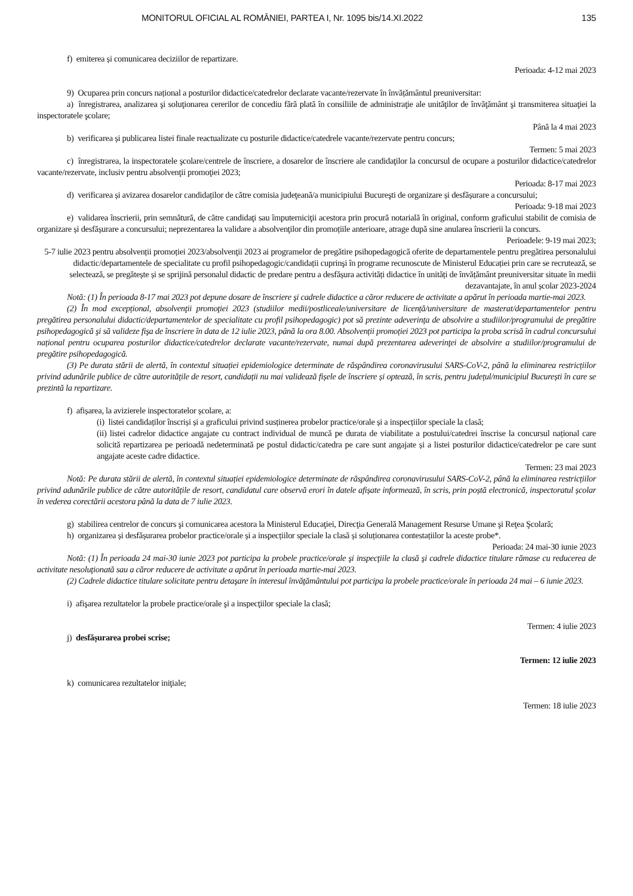MONITORUL OFICIAL AL ROMÂNIEI, PARTEA I, Nr. 1095 bis/14.XI.2022 135
f) emiterea și comunicarea deciziilor de repartizare.
Perioada: 4-12 mai 2023
9) Ocuparea prin concurs național a posturilor didactice/catedrelor declarate vacante/rezervate în învățământul preuniversitar:
a) înregistrarea, analizarea şi soluţionarea cererilor de concediu fără plată în consiliile de administraţie ale unităţilor de învăţământ şi transmiterea situaţiei la inspectoratele şcolare;
Până la 4 mai 2023
b) verificarea și publicarea listei finale reactualizate cu posturile didactice/catedrele vacante/rezervate pentru concurs;
Termen: 5 mai 2023
c) înregistrarea, la inspectoratele şcolare/centrele de înscriere, a dosarelor de înscriere ale candidaţilor la concursul de ocupare a posturilor didactice/catedrelor vacante/rezervate, inclusiv pentru absolvenţii promoţiei 2023;
Perioada: 8-17 mai 2023
d) verificarea și avizarea dosarelor candidaților de către comisia judeţeană/a municipiului Bucureşti de organizare și desfășurare a concursului;
Perioada: 9-18 mai 2023
e) validarea înscrierii, prin semnătură, de către candidaţi sau împuterniciţii acestora prin procură notarială în original, conform graficului stabilit de comisia de organizare și desfășurare a concursului; neprezentarea la validare a absolvenţilor din promoțiile anterioare, atrage după sine anularea înscrierii la concurs.
Perioadele: 9-19 mai 2023;
5-7 iulie 2023 pentru absolvenții promoției 2023/absolvenţii 2023 ai programelor de pregătire psihopedagogică oferite de departamentele pentru pregătirea personalului didactic/departamentele de specialitate cu profil psihopedagogic/candidații cuprinşi în programe recunoscute de Ministerul Educației prin care se recrutează, se selectează, se pregătește și se sprijină personalul didactic de predare pentru a desfășura activități didactice în unități de învățământ preuniversitar situate în medii dezavantajate, în anul școlar 2023-2024
Notă: (1) În perioada 8-17 mai 2023 pot depune dosare de înscriere şi cadrele didactice a căror reducere de activitate a apărut în perioada martie-mai 2023.
(2) În mod excepțional, absolvenţii promoţiei 2023 (studiilor medii/postliceale/universitare de licență/universitare de masterat/departamentelor pentru pregătirea personalului didactic/departamentelor de specialitate cu profil psihopedagogic) pot să prezinte adeverinţa de absolvire a studiilor/programului de pregătire psihopedagogică şi să valideze fişa de înscriere în data de 12 iulie 2023, până la ora 8.00. Absolvenții promoției 2023 pot participa la proba scrisă în cadrul concursului național pentru ocuparea posturilor didactice/catedrelor declarate vacante/rezervate, numai după prezentarea adeverinţei de absolvire a studiilor/programului de pregătire psihopedagogică.
(3) Pe durata stării de alertă, în contextul situației epidemiologice determinate de răspândirea coronavirusului SARS-CoV-2, până la eliminarea restricțiilor privind adunările publice de către autoritățile de resort, candidații nu mai validează fișele de înscriere și optează, în scris, pentru județul/municipiul București în care se prezintă la repartizare.
f) afișarea, la avizierele inspectoratelor școlare, a:
(i) listei candidaților înscriși și a graficului privind susținerea probelor practice/orale și a inspecțiilor speciale la clasă;
(ii) listei cadrelor didactice angajate cu contract individual de muncă pe durata de viabilitate a postului/catedrei înscrise la concursul național care solicită repartizarea pe perioadă nedeterminată pe postul didactic/catedra pe care sunt angajate și a listei posturilor didactice/catedrelor pe care sunt angajate aceste cadre didactice.
Termen: 23 mai 2023
Notă: Pe durata stării de alertă, în contextul situației epidemiologice determinate de răspândirea coronavirusului SARS-CoV-2, până la eliminarea restricțiilor privind adunările publice de către autoritățile de resort, candidatul care observă erori în datele afișate informează, în scris, prin poștă electronică, inspectoratul școlar în vederea corectării acestora până la data de 7 iulie 2023.
g) stabilirea centrelor de concurs şi comunicarea acestora la Ministerul Educaţiei, Direcţia Generală Management Resurse Umane şi Reţea Şcolară;
h) organizarea și desfășurarea probelor practice/orale și a inspecțiilor speciale la clasă și soluționarea contestațiilor la aceste probe*.
Perioada: 24 mai-30 iunie 2023
Notă: (1) În perioada 24 mai-30 iunie 2023 pot participa la probele practice/orale şi inspecţiile la clasă şi cadrele didactice titulare rămase cu reducerea de activitate nesoluţionată sau a căror reducere de activitate a apărut în perioada martie-mai 2023.
(2) Cadrele didactice titulare solicitate pentru detaşare în interesul învăţământului pot participa la probele practice/orale în perioada 24 mai – 6 iunie 2023.
i) afişarea rezultatelor la probele practice/orale şi a inspecţiilor speciale la clasă;
Termen: 4 iulie 2023
j) desfășurarea probei scrise;
Termen: 12 iulie 2023
k) comunicarea rezultatelor iniţiale;
Termen: 18 iulie 2023